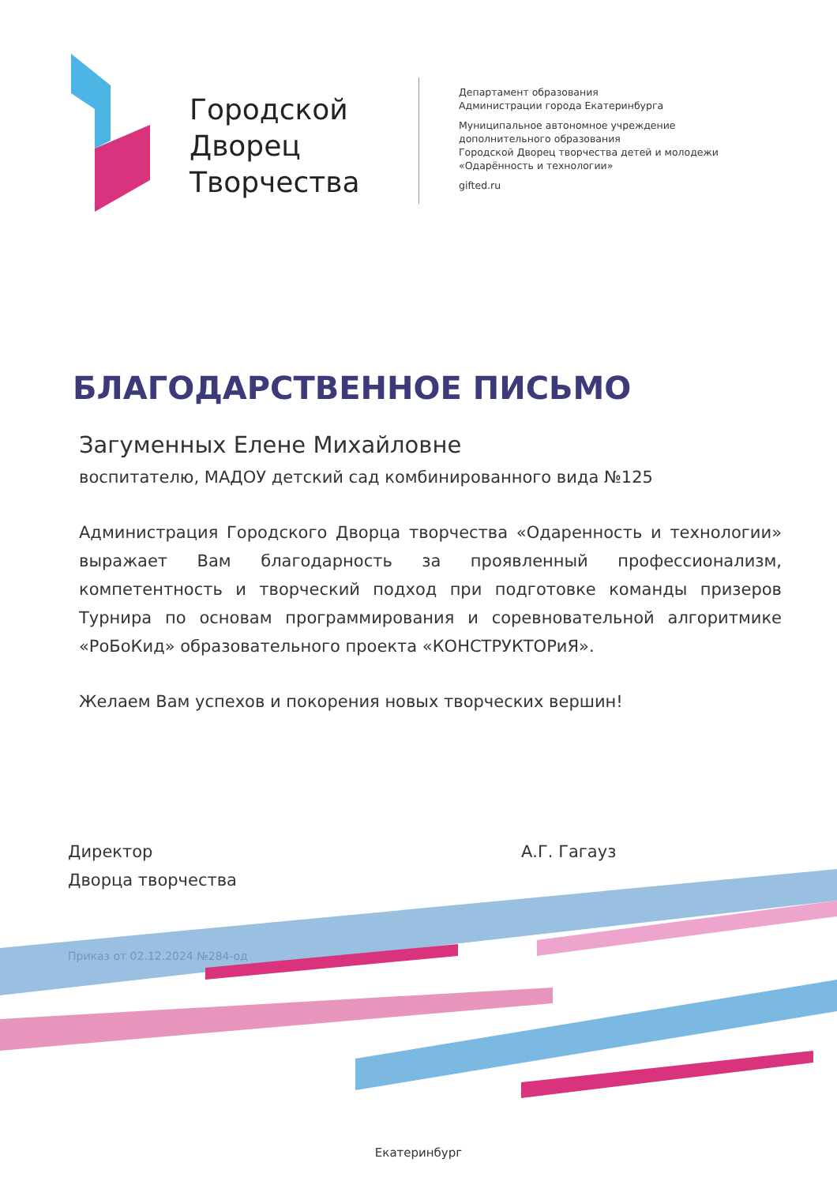Городской Дворец Творчества
Департамент образования
Администрации города Екатеринбурга
Муниципальное автономное учреждение
дополнительного образования
Городской Дворец творчества детей и молодежи
«Одарённость и технологии»
gifted.ru
БЛАГОДАРСТВЕННОЕ ПИСЬМО
Загуменных Елене Михайловне
воспитателю, МАДОУ детский сад комбинированного вида №125
Администрация Городского Дворца творчества «Одаренность и технологии» выражает Вам благодарность за проявленный профессионализм, компетентность и творческий подход при подготовке команды призеров Турнира по основам программирования и соревновательной алгоритмике «РоБоКид» образовательного проекта «КОНСТРУКТОРиЯ».
Желаем Вам успехов и покорения новых творческих вершин!
Директор
Дворца творчества
А.Г. Гагауз
Приказ от 02.12.2024 №284-од
Екатеринбург